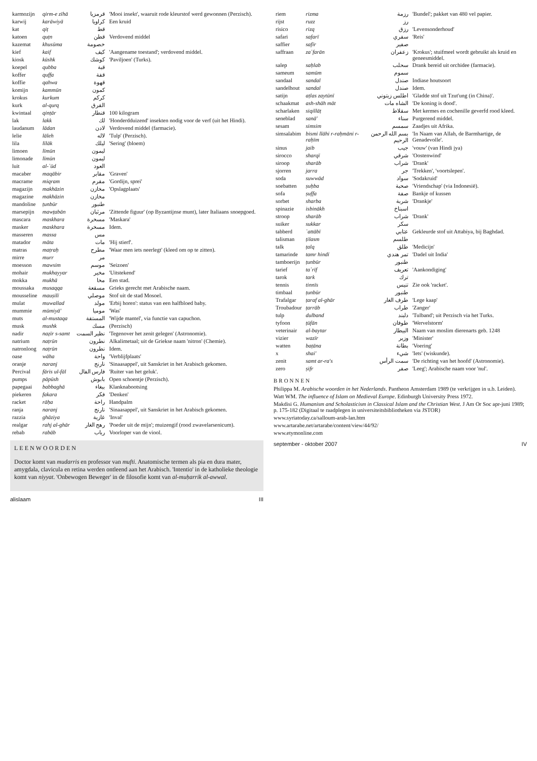| karmozijn | qirm-e zīhā | قرمزيا | 'Mooi insekt', waaruit rode kleurstof werd gewonnen (Perzisch). |
| karwij | karāwiyā | كراويا | Een kruid |
| kat | qiṭ | قط | |
| katoen | quṭn | قطن | Verdovend middel |
| kazemat | khusūma | خصومة | |
| kief | kaif | كيف | 'Aangename toestand'; verdovend middel. |
| kiosk | kūshk | كوشك | 'Paviljoen' (Turks). |
| koepel | qubba | قبة | |
| koffer | quffa | قفة | |
| koffie | qahwa | قهوة | |
| komijn | kammūn | كمون | |
| krokus | kurkum | كركم | |
| kurk | al-qurq | القرق | |
| kwintaal | qinṭār | قنطار | 100 kilogram |
| lak | lakk | لك | 'Honderdduizend' insekten nodig voor de verf (uit het Hindi). |
| laudanum | lādan | لادن | Verdovend middel (farmacie). |
| lelie | lāleh | لاله | 'Tulp' (Perzisch). |
| lila | līlāk | ليلك | 'Sering' (bloem) |
| limoen | līmūn | ليمون | |
| limonade | līmūn | ليمون | |
| luit | al-ʿūd | العود | |
| macaber | maqābir | مقابر | 'Graven' |
| macrame | miqram | مقرم | 'Gordijn, sprei' |
| magazijn | makhāzin | مخازن | 'Opslagplaats' |
| magazine | makhāzin | مخازن | |
| mandoline | ṭunbūr | طنبور | |
| marsepijn | mawṯabān | مرثبان | 'Zittende figuur' (op Byzantijnse munt), later Italiaans snoepgoed. |
| mascara | maskhara | مسخرة | 'Maskara' |
| masker | maskhara | مسخرة | Idem. |
| masseren | massa | مس | |
| matador | māta | مات | 'Hij stierf'. |
| matras | maṭraḥ | مطرح | 'Waar men iets neerlegt' (kleed om op te zitten). |
| mirre | murr | مر | |
| moesson | mawsim | موسم | 'Seizoen' |
| mohair | mukhayyar | مخير | 'Uitstekend' |
| mokka | mukhā | مخا | Een stad. |
| moussaka | musaqqa | مسقعة | Grieks gerecht met Arabische naam. |
| mousseline | mauṣilī | موصلي | Stof uit de stad Mosoel. |
| mulat | muwallad | مولد | 'Erbij horen': status van een halfbloed baby. |
| mummie | mūmiyā' | موميا | 'Was' |
| muts | al-mustaqa | المستقة | 'Wijde mantel', via functie van capuchon. |
| musk | mushk | مسك | (Perzisch) |
| nadir | naẓīr s-samt | نظير السمت | 'Tegenover het zenit gelegen' (Astronomie). |
| natrium | naṭrūn | نطرون | Alkalimetaal; uit de Griekse naam 'nitron' (Chemie). |
| natronloog | naṭrūn | نطرون | Idem. |
| oase | wāha | واحة | 'Verblijfplaats' |
| oranje | naranj | نارنج | 'Sinaasappel', uit Sanskriet in het Arabisch gekomen. |
| Percival | fāris ul-fāl | فارس الفال | 'Ruiter van het geluk'. |
| pumps | pāpūsh | بابوش | Open schoentje (Perzisch). |
| papegaai | babbaghā | ببغاء | Klanknabootsing |
| piekeren | fakara | فكر | 'Denken' |
| racket | rāḥa | راحة | Handpalm |
| ranja | naranj | نارنج | 'Sinaasappel', uit Sanskriet in het Arabisch gekomen. |
| razzia | ghāziya | غازية | 'Inval' |
| realgar | rahj al-ghār | رهج الغار | 'Poeder uit de mijn'; muizengif (rood zwavelarsenicum). |
| rebab | rabāb | رباب | Voorloper van de viool. |
LEENWOORDEN
Doctor komt van mudarris en professor van mufti. Anatomische termen als pia en dura mater, amygdala, clavicula en retina werden ontleend aan het Arabisch. 'Intentio' in de katholieke theologie komt van niyyat. 'Onbewogen Beweger' in de filosofie komt van al-muḥarrik al-awwal.
alislaam III
| riem | rizma | رزمة | 'Bundel'; pakket van 480 vel papier. |
| rijst | ruzz | رز | |
| risico | rizq | رزق | 'Levensonderhoud' |
| safari | safarī | سفري | 'Reis' |
| saffier | safīr | صفير | |
| saffraan | zaʿfarān | زعفران | 'Krokus'; stuifmeel wordt gebruikt als kruid en geneesmiddel. |
| salep | saḥlab | سحلب | Drank bereid uit orchidee (farmacie). |
| sameum | samūm | سموم | |
| sandaal | sandal | صندل | Indiase houtsoort |
| sandelhout | sandal | صندل | Idem. |
| satijn | aṭlas zaytūnī | اطلس زيتوني | 'Gladde stof uit Tzut'ung (in China)'. |
| schaakmat | ash-shāh māt | الشاه مات | 'De koning is dood'. |
| scharlaken | siqillāṭ | سقلاط | Met kermes en cochenille geverfd rood kleed. |
| seneblad | sanā' | سناء | Purgerend middel. |
| sesam | simsim | سمسم | Zaadjes uit Afrika. |
| simsalabim | bismi llāhi r-raḥmāni r-raḥīm | بسم الله الرحمن الرحيم | 'In Naam van Allah, de Barmhartige, de Genadevolle'. |
| sinus | jaib | جيب | 'vouw' (van Hindi jya) |
| sirocco | sharqī | شرقي | 'Oostenwind' |
| siroop | sharāb | شراب | 'Drank' |
| sjorren | jarra | جر | 'Trekken', 'voortslepen'. |
| soda | suwwād | سواد | 'Sodakruid' |
| soebatten | ṣuḥba | صحبة | 'Vriendschap' (via Indonesië). |
| sofa | ṣuffa | صفة | Bankje of kussen |
| sorbet | sharba | شربة | 'Drankje' |
| spinazie | isbinākh | اسبناخ | |
| stroop | sharāb | شراب | 'Drank' |
| suiker | sukkar | سكر | |
| tabberd | ʿattābī | عتابي | Gekleurde stof uit Attabiya, bij Baghdad. |
| talisman | ṭilasm | طلسم | |
| talk | ṭalq | طلق | 'Medicijn' |
| tamarinde | tamr hindī | تمر هندي | 'Dadel uit India' |
| tamboerijn | ṭunbūr | طنبور | |
| tarief | taʿrīf | تعريف | 'Aankondiging' |
| tarok | tark | ترك | |
| tennis | tinnīs | تنيس | Zie ook 'racket'. |
| timbaal | ṭunbūr | طنبور | |
| Trafalgar | ṭaraf al-ghār | طرف الغار | 'Lege kaap' |
| Troubadour | ṭarrāb | طراب | 'Zanger' |
| tulp | dulband | دلبند | 'Tulband'; uit Perzisch via het Turks. |
| tyfoon | ṭūfān | طوفان | 'Wervelstorm' |
| veterinair | al-baytar | البيطار | Naam van moslim dierenarts geb. 1248 |
| vizier | wazīr | وزير | 'Minister' |
| watten | baṭāna | بطانة | 'Voering' |
| x | shai' | شيء | 'Iets' (wiskunde). |
| zenit | samt ar-ra's | سمت الرأس | 'De richting van het hoofd' (Astronomie). |
| zero | ṣifr | صفر | 'Leeg'; Arabische naam voor 'nul'. |
BRONNEN
Philippa M. Arabische woorden in het Nederlands. Pantheon Amsterdam 1989 (te verkrijgen in u.b. Leiden).
Watt WM. The influence of Islam on Medieval Europe. Edinburgh University Press 1972.
Makdisi G. Humanism and Scholasticism in Classical Islam and the Christian West. J Am Or Soc apr-juni 1989; p. 175-182 (Digitaal te raadplegen in universiteitsbibliotheken via JSTOR)
www.syriatoday.ca/salloum-arab-lan.htm
www.artarabe.net/artarabe/content/view/44/92/
www.etymonline.com
september - oktober 2007 IV